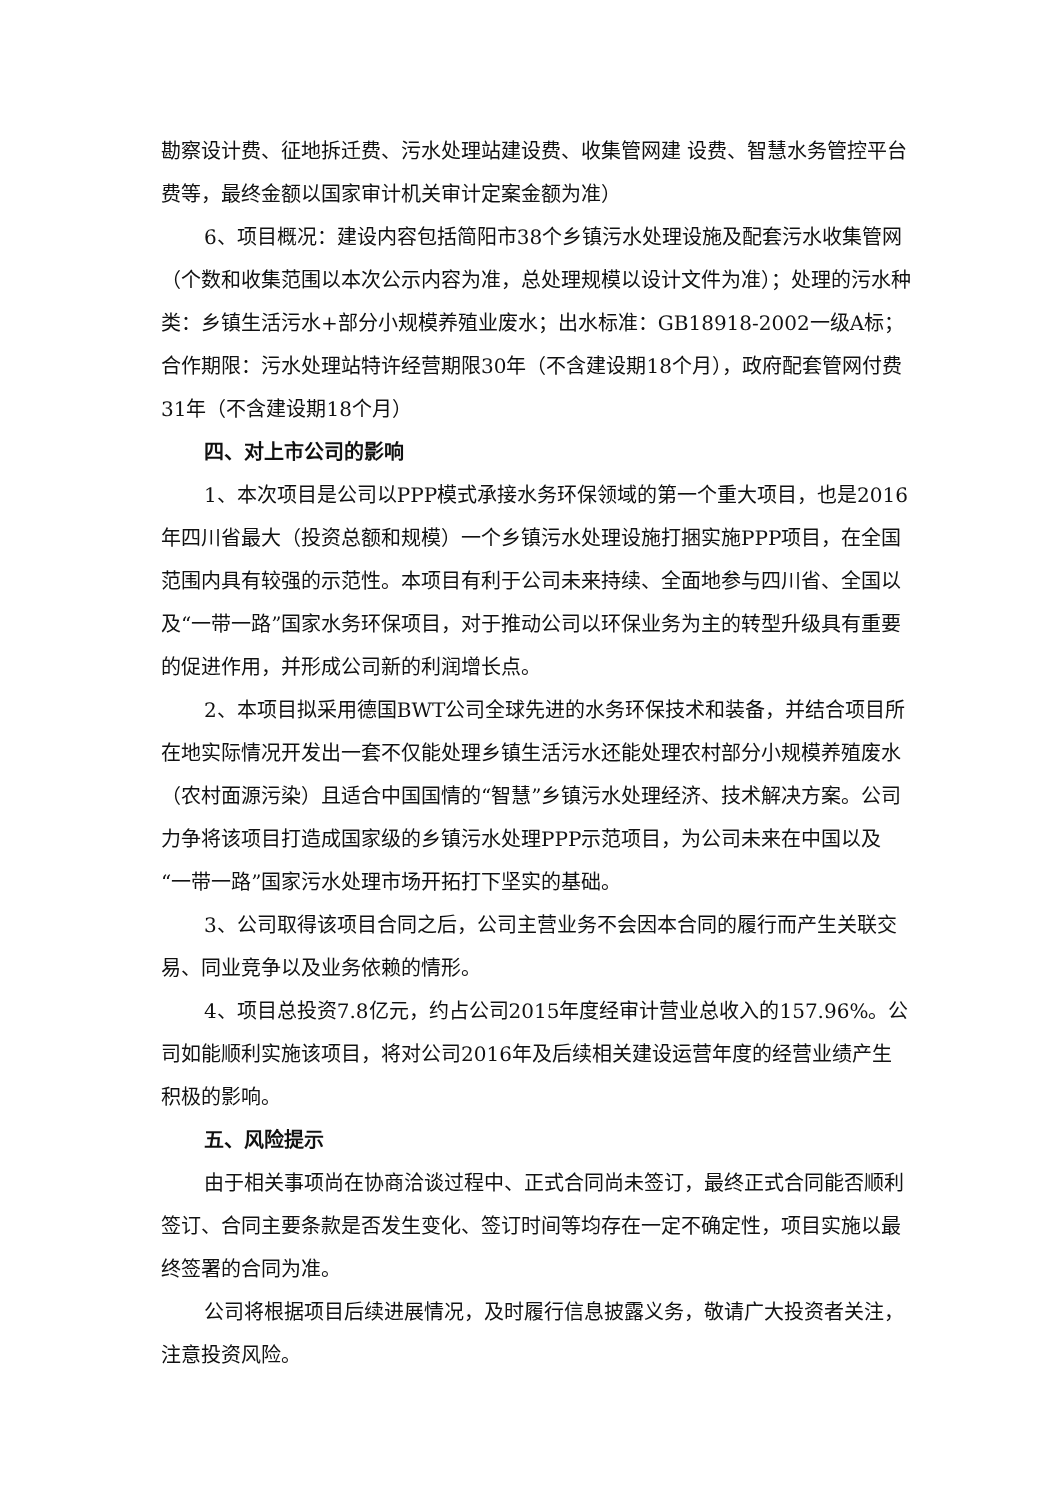勘察设计费、征地拆迁费、污水处理站建设费、收集管网建 设费、智慧水务管控平台费等，最终金额以国家审计机关审计定案金额为准）
6、项目概况：建设内容包括简阳市38个乡镇污水处理设施及配套污水收集管网（个数和收集范围以本次公示内容为准，总处理规模以设计文件为准）；处理的污水种类：乡镇生活污水+部分小规模养殖业废水；出水标准：GB18918-2002一级A标；合作期限：污水处理站特许经营期限30年（不含建设期18个月），政府配套管网付费31年（不含建设期18个月）
四、对上市公司的影响
1、本次项目是公司以PPP模式承接水务环保领域的第一个重大项目，也是2016年四川省最大（投资总额和规模）一个乡镇污水处理设施打捆实施PPP项目，在全国范围内具有较强的示范性。本项目有利于公司未来持续、全面地参与四川省、全国以及“一带一路”国家水务环保项目，对于推动公司以环保业务为主的转型升级具有重要的促进作用，并形成公司新的利润增长点。
2、本项目拟采用德国BWT公司全球先进的水务环保技术和装备，并结合项目所在地实际情况开发出一套不仅能处理乡镇生活污水还能处理农村部分小规模养殖废水（农村面源污染）且适合中国国情的“智慧”乡镇污水处理经济、技术解决方案。公司力争将该项目打造成国家级的乡镇污水处理PPP示范项目，为公司未来在中国以及“一带一路”国家污水处理市场开拓打下坚实的基础。
3、公司取得该项目合同之后，公司主营业务不会因本合同的履行而产生关联交易、同业竞争以及业务依赖的情形。
4、项目总投资7.8亿元，约占公司2015年度经审计营业总收入的157.96%。公司如能顺利实施该项目，将对公司2016年及后续相关建设运营年度的经营业绩产生积极的影响。
五、风险提示
由于相关事项尚在协商洽谈过程中、正式合同尚未签订，最终正式合同能否顺利签订、合同主要条款是否发生变化、签订时间等均存在一定不确定性，项目实施以最终签署的合同为准。
公司将根据项目后续进展情况，及时履行信息披露义务，敬请广大投资者关注，注意投资风险。